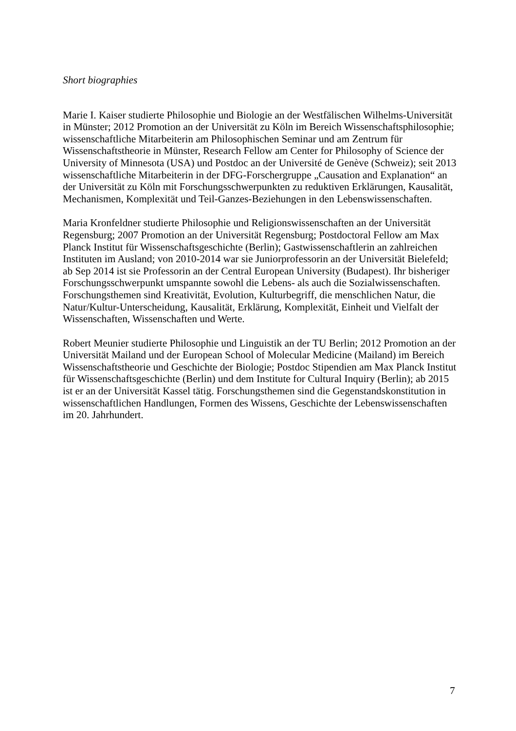Short biographies
Marie I. Kaiser studierte Philosophie und Biologie an der Westfälischen Wilhelms-Universität in Münster; 2012 Promotion an der Universität zu Köln im Bereich Wissenschaftsphilosophie; wissenschaftliche Mitarbeiterin am Philosophischen Seminar und am Zentrum für Wissenschaftstheorie in Münster, Research Fellow am Center for Philosophy of Science der University of Minnesota (USA) und Postdoc an der Université de Genève (Schweiz); seit 2013 wissenschaftliche Mitarbeiterin in der DFG-Forschergruppe „Causation and Explanation“ an der Universität zu Köln mit Forschungsschwerpunkten zu reduktiven Erklärungen, Kausalität, Mechanismen, Komplexität und Teil-Ganzes-Beziehungen in den Lebenswissenschaften.
Maria Kronfeldner studierte Philosophie und Religionswissenschaften an der Universität Regensburg; 2007 Promotion an der Universität Regensburg; Postdoctoral Fellow am Max Planck Institut für Wissenschaftsgeschichte (Berlin); Gastwissenschaftlerin an zahlreichen Instituten im Ausland; von 2010-2014 war sie Juniorprofessorin an der Universität Bielefeld; ab Sep 2014 ist sie Professorin an der Central European University (Budapest). Ihr bisheriger Forschungsschwerpunkt umspannte sowohl die Lebens- als auch die Sozialwissenschaften. Forschungsthemen sind Kreativität, Evolution, Kulturbegriff, die menschlichen Natur, die Natur/Kultur-Unterscheidung, Kausalität, Erklärung, Komplexität, Einheit und Vielfalt der Wissenschaften, Wissenschaften und Werte.
Robert Meunier studierte Philosophie und Linguistik an der TU Berlin; 2012 Promotion an der Universität Mailand und der European School of Molecular Medicine (Mailand) im Bereich Wissenschaftstheorie und Geschichte der Biologie; Postdoc Stipendien am Max Planck Institut für Wissenschaftsgeschichte (Berlin) und dem Institute for Cultural Inquiry (Berlin); ab 2015 ist er an der Universität Kassel tätig. Forschungsthemen sind die Gegenstandskonstitution in wissenschaftlichen Handlungen, Formen des Wissens, Geschichte der Lebenswissenschaften im 20. Jahrhundert.
7